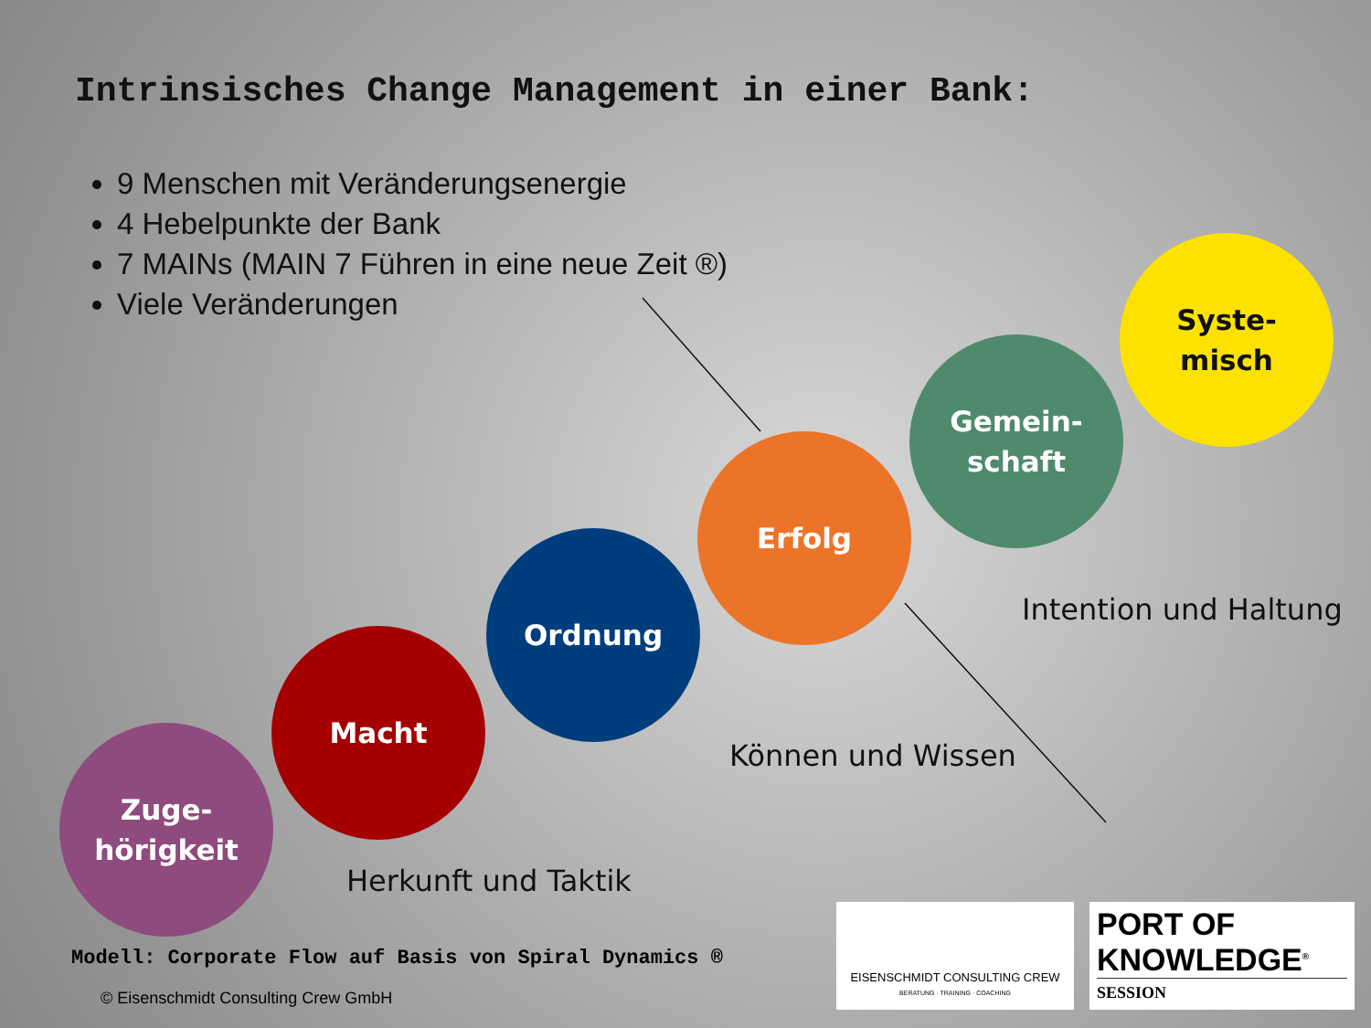Intrinsisches Change Management in einer Bank:
9 Menschen mit Veränderungsenergie
4 Hebelpunkte der Bank
7 MAINs (MAIN 7 Führen in eine neue Zeit ®)
Viele Veränderungen
Syste-
misch
Gemein-
schaft
Erfolg
Ordnung
Macht
Zuge-
hörigkeit
Intention und Haltung
Können und Wissen
Herkunft und Taktik
Modell: Corporate Flow auf Basis von Spiral Dynamics ®
© Eisenschmidt Consulting Crew GmbH
EISENSCHMIDT CONSULTING CREW
BERATUNG · TRAINING · COACHING
PORT OF
KNOWLEDGE<sup>®</sup>
SESSION